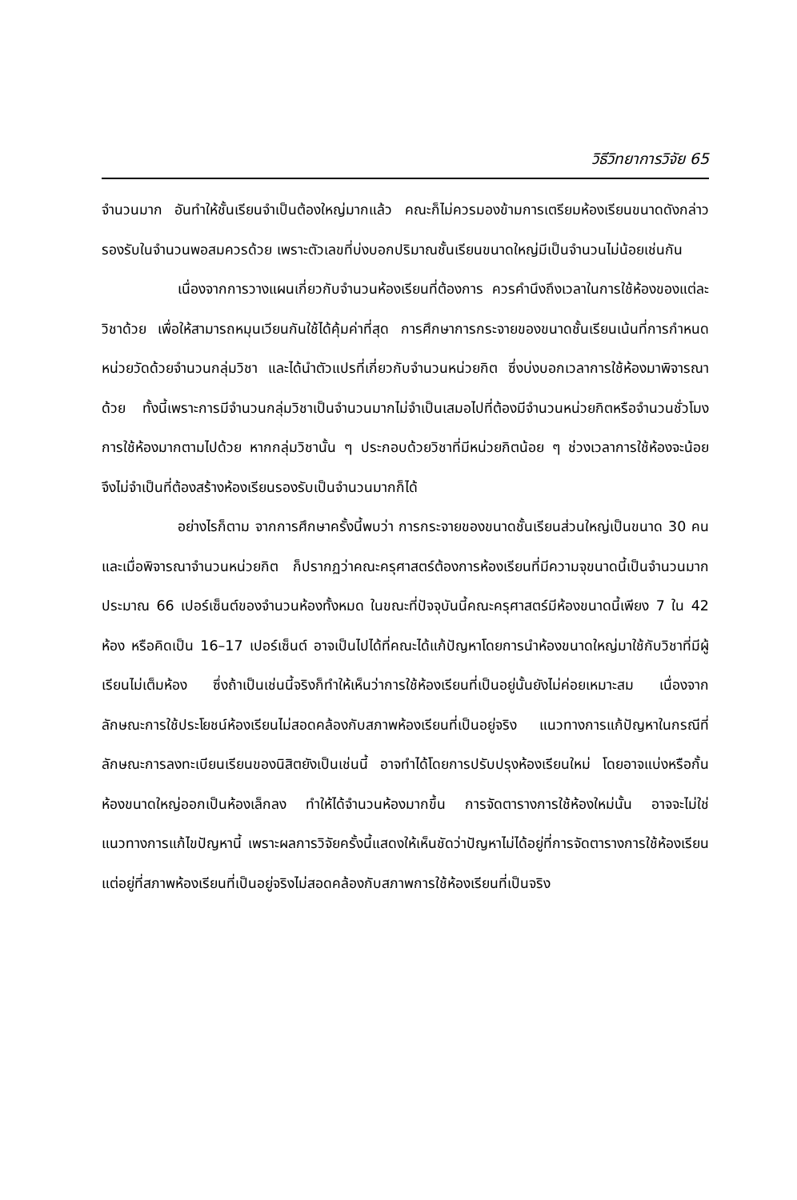วิธีวิทยาการวิจัย 65
จำนวนมาก อันทำให้ชั้นเรียนจำเป็นต้องใหญ่มากแล้ว คณะก็ไม่ควรมองข้ามการเตรียมห้องเรียนขนาดดังกล่าวรองรับในจำนวนพอสมควรด้วย เพราะตัวเลขที่บ่งบอกปริมาณชั้นเรียนขนาดใหญ่มีเป็นจำนวนไม่น้อยเช่นกัน
เนื่องจากการวางแผนเกี่ยวกับจำนวนห้องเรียนที่ต้องการ ควรคำนึงถึงเวลาในการใช้ห้องของแต่ละวิชาด้วย เพื่อให้สามารถหมุนเวียนกันใช้ได้คุ้มค่าที่สุด การศึกษาการกระจายของขนาดชั้นเรียนเน้นที่การกำหนดหน่วยวัดด้วยจำนวนกลุ่มวิชา และได้นำตัวแปรที่เกี่ยวกับจำนวนหน่วยกิต ซึ่งบ่งบอกเวลาการใช้ห้องมาพิจารณาด้วย ทั้งนี้เพราะการมีจำนวนกลุ่มวิชาเป็นจำนวนมากไม่จำเป็นเสมอไปที่ต้องมีจำนวนหน่วยกิตหรือจำนวนชั่วโมงการใช้ห้องมากตามไปด้วย หากกลุ่มวิชานั้น ๆ ประกอบด้วยวิชาที่มีหน่วยกิตน้อย ๆ ช่วงเวลาการใช้ห้องจะน้อย จึงไม่จำเป็นที่ต้องสร้างห้องเรียนรองรับเป็นจำนวนมากก็ได้
อย่างไรก็ตาม จากการศึกษาครั้งนี้พบว่า การกระจายของขนาดชั้นเรียนส่วนใหญ่เป็นขนาด 30 คน และเมื่อพิจารณาจำนวนหน่วยกิต ก็ปรากฏว่าคณะครุศาสตร์ต้องการห้องเรียนที่มีความจุขนาดนี้เป็นจำนวนมาก ประมาณ 66 เปอร์เซ็นต์ของจำนวนห้องทั้งหมด ในขณะที่ปัจจุบันนี้คณะครุศาสตร์มีห้องขนาดนี้เพียง 7 ใน 42 ห้อง หรือคิดเป็น 16–17 เปอร์เซ็นต์ อาจเป็นไปได้ที่คณะได้แก้ปัญหาโดยการนำห้องขนาดใหญ่มาใช้กับวิชาที่มีผู้เรียนไม่เต็มห้อง ซึ่งถ้าเป็นเช่นนี้จริงก็ทำให้เห็นว่าการใช้ห้องเรียนที่เป็นอยู่นั้นยังไม่ค่อยเหมาะสม เนื่องจากลักษณะการใช้ประโยชน์ห้องเรียนไม่สอดคล้องกับสภาพห้องเรียนที่เป็นอยู่จริง แนวทางการแก้ปัญหาในกรณีที่ลักษณะการลงทะเบียนเรียนของนิสิตยังเป็นเช่นนี้ อาจทำได้โดยการปรับปรุงห้องเรียนใหม่ โดยอาจแบ่งหรือกั้นห้องขนาดใหญ่ออกเป็นห้องเล็กลง ทำให้ได้จำนวนห้องมากขึ้น การจัดตารางการใช้ห้องใหม่นั้น อาจจะไม่ใช่แนวทางการแก้ไขปัญหานี้ เพราะผลการวิจัยครั้งนี้แสดงให้เห็นชัดว่าปัญหาไม่ได้อยู่ที่การจัดตารางการใช้ห้องเรียน แต่อยู่ที่สภาพห้องเรียนที่เป็นอยู่จริงไม่สอดคล้องกับสภาพการใช้ห้องเรียนที่เป็นจริง